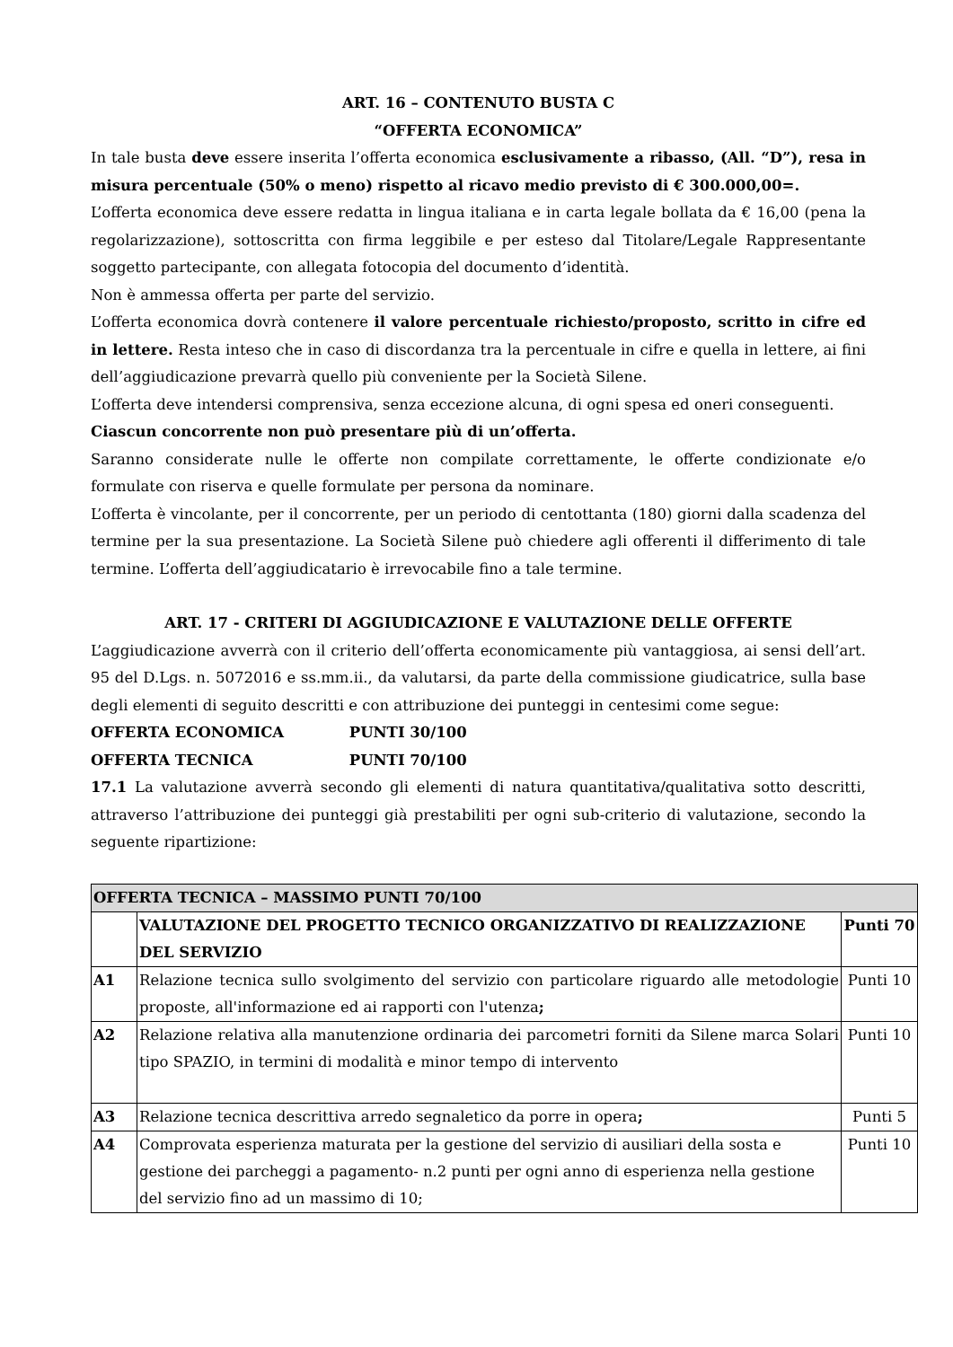ART. 16 – CONTENUTO BUSTA C
“OFFERTA ECONOMICA”
In tale busta deve essere inserita l’offerta economica esclusivamente a ribasso, (All. “D”), resa in misura percentuale (50% o meno) rispetto al ricavo medio previsto di € 300.000,00=.
L’offerta economica deve essere redatta in lingua italiana e in carta legale bollata da € 16,00 (pena la regolarizzazione), sottoscritta con firma leggibile e per esteso dal Titolare/Legale Rappresentante soggetto partecipante, con allegata fotocopia del documento d’identità.
Non è ammessa offerta per parte del servizio.
L’offerta economica dovrà contenere il valore percentuale richiesto/proposto, scritto in cifre ed in lettere. Resta inteso che in caso di discordanza tra la percentuale in cifre e quella in lettere, ai fini dell’aggiudicazione prevarrà quello più conveniente per la Società Silene.
L’offerta deve intendersi comprensiva, senza eccezione alcuna, di ogni spesa ed oneri conseguenti.
Ciascun concorrente non può presentare più di un’offerta.
Saranno considerate nulle le offerte non compilate correttamente, le offerte condizionate e/o formulate con riserva e quelle formulate per persona da nominare.
L’offerta è vincolante, per il concorrente, per un periodo di centottanta (180) giorni dalla scadenza del termine per la sua presentazione. La Società Silene può chiedere agli offerenti il differimento di tale termine. L’offerta dell’aggiudicatario è irrevocabile fino a tale termine.
ART. 17 - CRITERI DI AGGIUDICAZIONE E VALUTAZIONE DELLE OFFERTE
L’aggiudicazione avverrà con il criterio dell’offerta economicamente più vantaggiosa, ai sensi dell’art. 95 del D.Lgs. n. 5072016 e ss.mm.ii., da valutarsi, da parte della commissione giudicatrice, sulla base degli elementi di seguito descritti e con attribuzione dei punteggi in centesimi come segue:
OFFERTA ECONOMICA PUNTI 30/100
OFFERTA TECNICA PUNTI 70/100
17.1 La valutazione avverrà secondo gli elementi di natura quantitativa/qualitativa sotto descritti, attraverso l’attribuzione dei punteggi già prestabiliti per ogni sub-criterio di valutazione, secondo la seguente ripartizione:
| OFFERTA TECNICA – MASSIMO PUNTI 70/100 | | |
| | VALUTAZIONE DEL PROGETTO TECNICO ORGANIZZATIVO DI REALIZZAZIONE DEL SERVIZIO | Punti 70 |
| A1 | Relazione tecnica sullo svolgimento del servizio con particolare riguardo alle metodologie proposte, all'informazione ed ai rapporti con l'utenza ; | Punti 10 |
| A2 | Relazione relativa alla manutenzione ordinaria dei parcometri forniti da Silene marca Solari tipo SPAZIO, in termini di modalità e minor tempo di intervento | Punti 10 |
| A3 | Relazione tecnica descrittiva arredo segnaletico da porre in opera ; | Punti 5 |
| A4 | Comprovata esperienza maturata per la gestione del servizio di ausiliari della sosta e gestione dei parcheggi a pagamento- n.2 punti per ogni anno di esperienza nella gestione del servizio fino ad un massimo di 10; | Punti 10 |